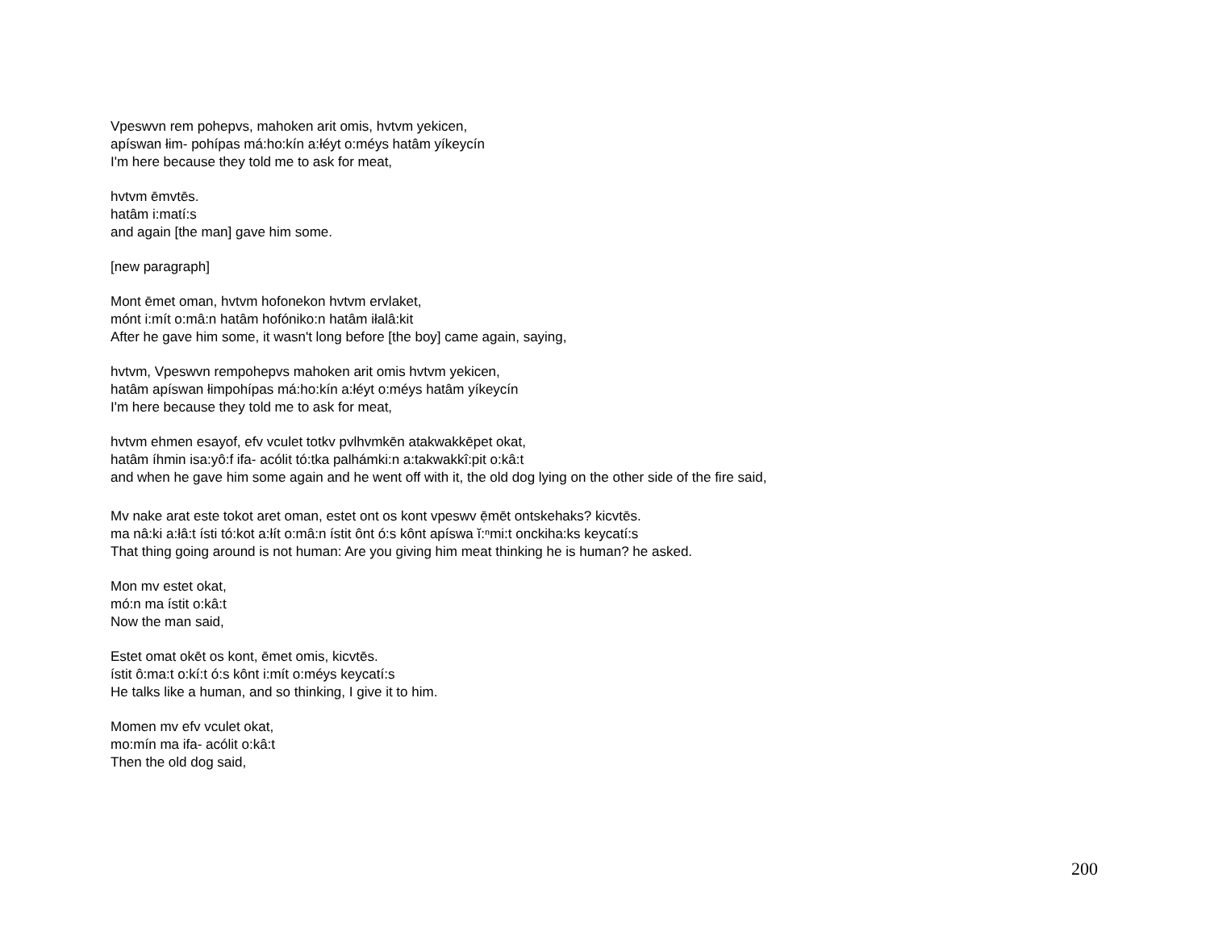Vpeswvn rem pohepvs, mahoken arit omis, hvtvm yekicen,
apíswan łim- pohípas má:ho:kín a:łéyt o:méys hatâm yíkeycín
I'm here because they told me to ask for meat,
hvtvm ēmvtēs.
hatâm i:matí:s
and again [the man] gave him some.
[new paragraph]
Mont ēmet oman, hvtvm hofonekon hvtvm ervlaket,
mónt i:mít o:mâ:n hatâm hofóniko:n hatâm iłalâ:kit
After he gave him some, it wasn't long before [the boy] came again, saying,
hvtvm, Vpeswvn rempohepvs mahoken arit omis hvtvm yekicen,
hatâm apíswan łimpohípas má:ho:kín a:łéyt o:méys hatâm yíkeycín
I'm here because they told me to ask for meat,
hvtvm ehmen esayof, efv vculet totkv pvlhvmkēn atakwakkēpet okat,
hatâm íhmin isa:yô:f ifa- acólit tó:tka palhámki:n a:takwakkî:pit o:kâ:t
and when he gave him some again and he went off with it, the old dog lying on the other side of the fire said,
Mv nake arat este tokot aret oman, estet ont os kont vpeswv ẹ̄mēt ontskehaks? kicvtēs.
ma nâ:ki a:łâ:t ísti tó:kot a:łít o:mâ:n ístit ônt ó:s kônt apíswa ĭ:ⁿmi:t onckiha:ks keycatí:s
That thing going around is not human: Are you giving him meat thinking he is human? he asked.
Mon mv estet okat,
mó:n ma ístit o:kâ:t
Now the man said,
Estet omat okēt os kont, ēmet omis, kicvtēs.
ístit ô:ma:t o:kí:t ó:s kônt i:mít o:méys keycatí:s
He talks like a human, and so thinking, I give it to him.
Momen mv efv vculet okat,
mo:mín ma ifa- acólit o:kâ:t
Then the old dog said,
200